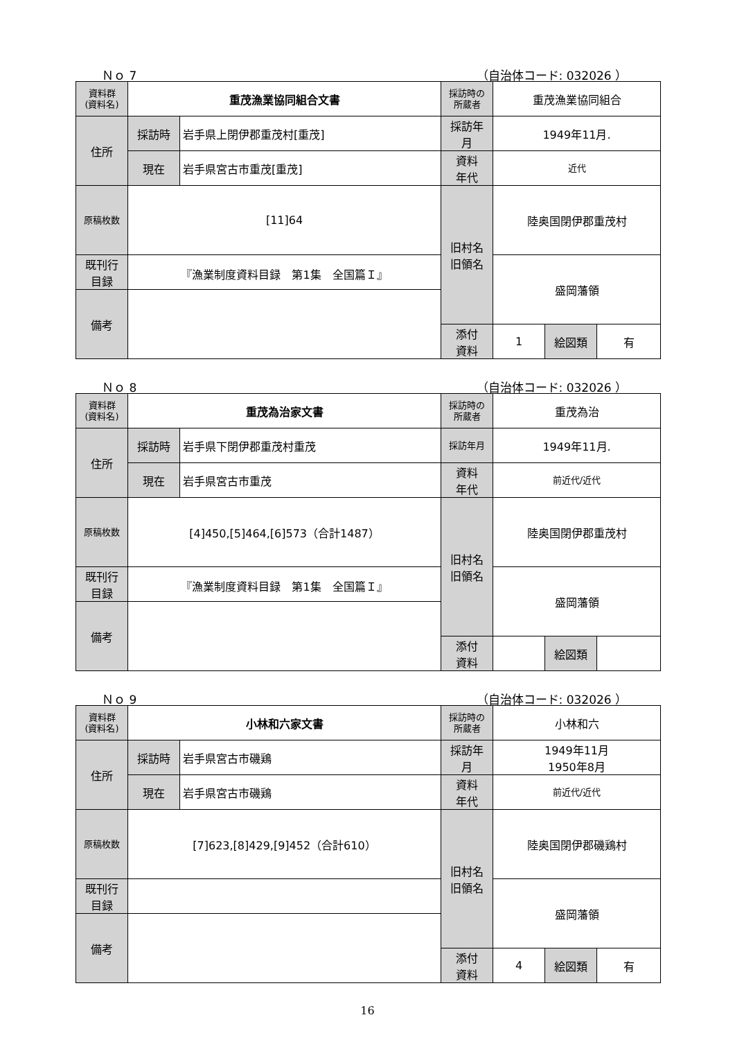Ｎｏ 7 （自治体コード: 032026 ）
| 資料群 (資料名) | 重茂漁業協同組合文書 | | 採訪時の 所蔵者 | 重茂漁業協同組合 | | |
| 住所 | 採訪時 | 岩手県上閉伊郡重茂村[重茂] | 採訪年 月 | 1949年11月. | | |
| | 現在 | 岩手県宮古市重茂[重茂] | 資料 年代 | 近代 | | |
| 原稿枚数 | [11]64 | | 旧村名 旧領名 | 陸奥国閉伊郡重茂村 | | |
| 既刊行 目録 | 『漁業制度資料目録 第1集 全国篇Ｉ』 | | | 盛岡藩領 | | |
| 備考 | | | | | | |
| | | | 添付 資料 | 1 | 絵図類 | 有 |
Ｎｏ 8 （自治体コード: 032026 ）
| 資料群 (資料名) | 重茂為治家文書 | | 採訪時の 所蔵者 | 重茂為治 | | |
| 住所 | 採訪時 | 岩手県下閉伊郡重茂村重茂 | 採訪年月 | 1949年11月. | | |
| | 現在 | 岩手県宮古市重茂 | 資料 年代 | 前近代/近代 | | |
| 原稿枚数 | [4]450,[5]464,[6]573（合計1487） | | 旧村名 旧領名 | 陸奥国閉伊郡重茂村 | | |
| 既刊行 目録 | 『漁業制度資料目録 第1集 全国篇Ｉ』 | | | 盛岡藩領 | | |
| 備考 | | | | | | |
| | | | 添付 資料 | | 絵図類 | |
Ｎｏ 9 （自治体コード: 032026 ）
| 資料群 (資料名) | 小林和六家文書 | | 採訪時の 所蔵者 | 小林和六 | | |
| 住所 | 採訪時 | 岩手県宮古市磯鶏 | 採訪年 月 | 1949年11月 1950年8月 | | |
| | 現在 | 岩手県宮古市磯鶏 | 資料 年代 | 前近代/近代 | | |
| 原稿枚数 | [7]623,[8]429,[9]452（合計610） | | 旧村名 旧領名 | 陸奥国閉伊郡磯鶏村 | | |
| 既刊行 目録 | | | | 盛岡藩領 | | |
| 備考 | | | | | | |
| | | | 添付 資料 | 4 | 絵図類 | 有 |
16